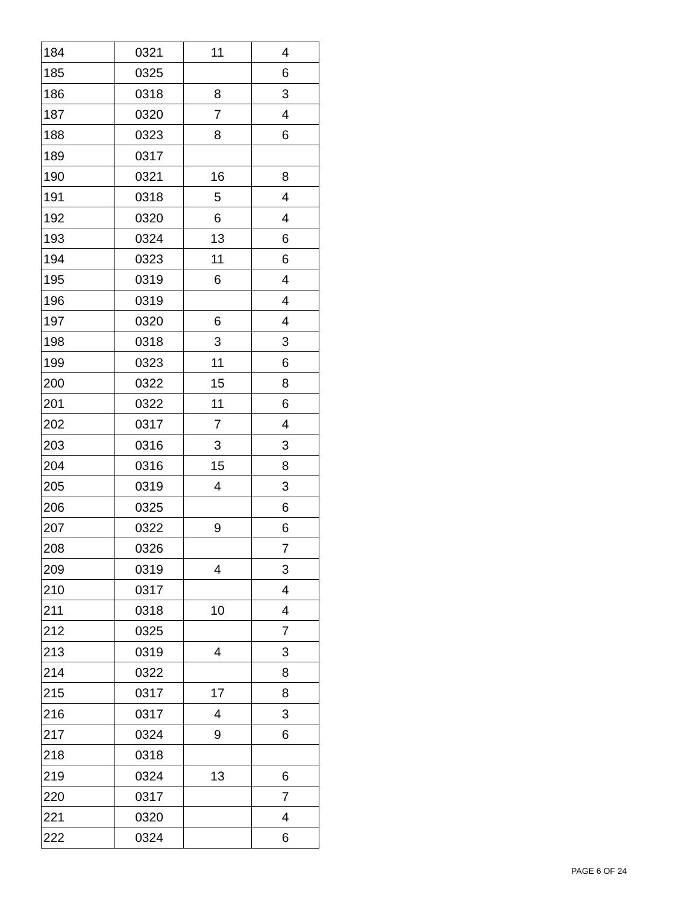| 184 | 0321 | 11 | 4 |
| 185 | 0325 | | 6 |
| 186 | 0318 | 8 | 3 |
| 187 | 0320 | 7 | 4 |
| 188 | 0323 | 8 | 6 |
| 189 | 0317 | | |
| 190 | 0321 | 16 | 8 |
| 191 | 0318 | 5 | 4 |
| 192 | 0320 | 6 | 4 |
| 193 | 0324 | 13 | 6 |
| 194 | 0323 | 11 | 6 |
| 195 | 0319 | 6 | 4 |
| 196 | 0319 | | 4 |
| 197 | 0320 | 6 | 4 |
| 198 | 0318 | 3 | 3 |
| 199 | 0323 | 11 | 6 |
| 200 | 0322 | 15 | 8 |
| 201 | 0322 | 11 | 6 |
| 202 | 0317 | 7 | 4 |
| 203 | 0316 | 3 | 3 |
| 204 | 0316 | 15 | 8 |
| 205 | 0319 | 4 | 3 |
| 206 | 0325 | | 6 |
| 207 | 0322 | 9 | 6 |
| 208 | 0326 | | 7 |
| 209 | 0319 | 4 | 3 |
| 210 | 0317 | | 4 |
| 211 | 0318 | 10 | 4 |
| 212 | 0325 | | 7 |
| 213 | 0319 | 4 | 3 |
| 214 | 0322 | | 8 |
| 215 | 0317 | 17 | 8 |
| 216 | 0317 | 4 | 3 |
| 217 | 0324 | 9 | 6 |
| 218 | 0318 | | |
| 219 | 0324 | 13 | 6 |
| 220 | 0317 | | 7 |
| 221 | 0320 | | 4 |
| 222 | 0324 | | 6 |
PAGE 6 OF 24